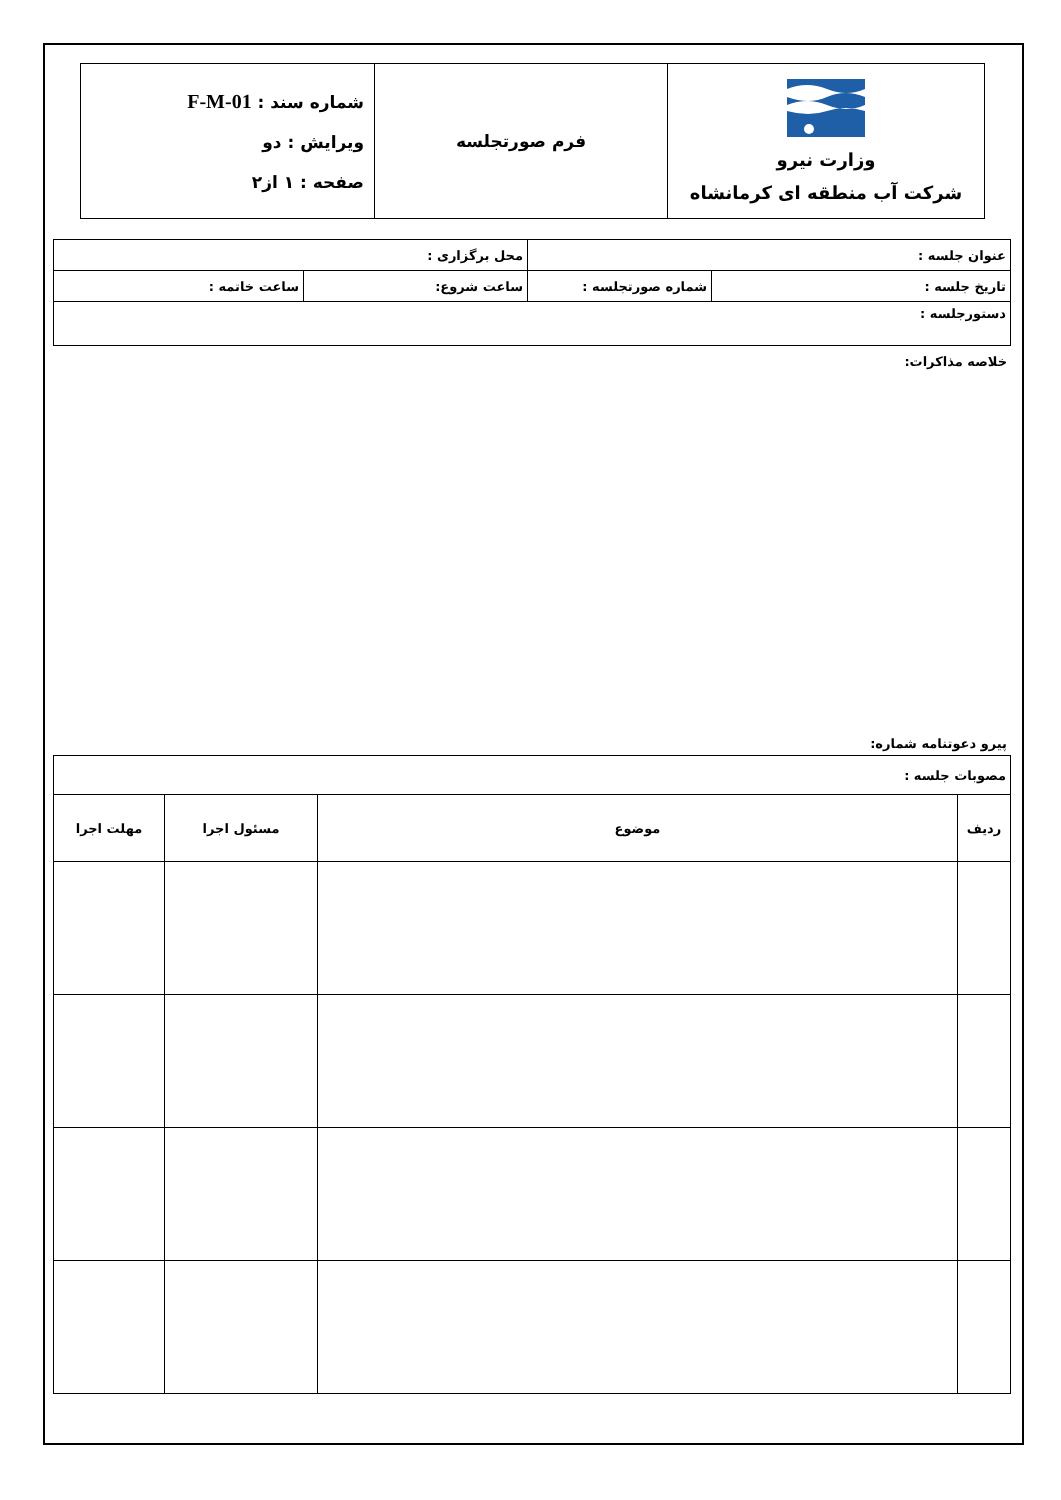| وزارت نیرو شرکت آب منطقه ای کرمانشاه | فرم صورتجلسه | شماره سند : F-M-01 ویرایش : دو صفحه : ۱ از۲ |
| عنوان جلسه : | | محل برگزاری : | |
| تاریخ جلسه : | شماره صورتجلسه : | ساعت شروع: | ساعت خاتمه : |
| دستورجلسه : | | | |
خلاصه مذاکرات:
پیرو دعوتنامه شماره:
| مصوبات جلسه : | | | |
| ردیف | موضوع | مسئول اجرا | مهلت اجرا |